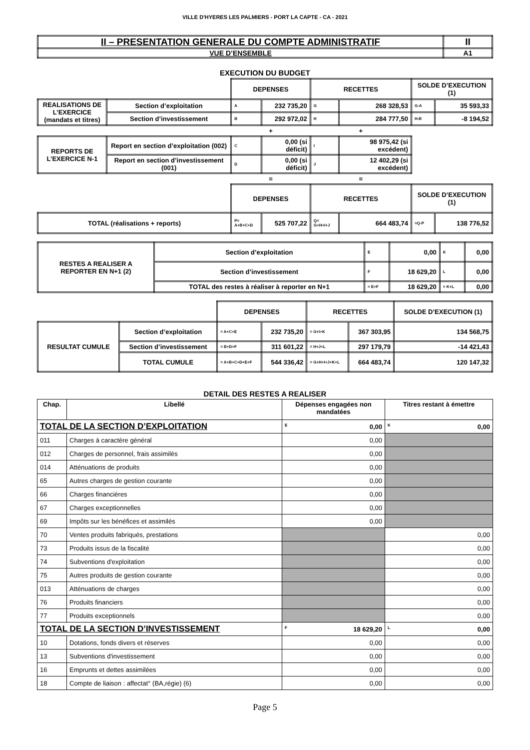VILLE D'HYERES LES PALMIERS - PORT LA CAPTE - CA - 2021
| II – PRESENTATION GENERALE DU COMPTE ADMINISTRATIF | II |
| VUE D’ENSEMBLE | A1 |
EXECUTION DU BUDGET
| | | DEPENSES | | RECETTES | | SOLDE D’EXECUTION (1) | |
| REALISATIONS DE L’EXERCICE (mandats et titres) | Section d’exploitation | A | 232 735,20 | G | 268 328,53 | G-A | 35 593,33 |
| | Section d’investissement | B | 292 972,02 | H | 284 777,50 | H-B | -8 194,52 |
| | | + | | + | | | |
| REPORTS DE L’EXERCICE N-1 | Report en section d’exploitation (002) | C | 0,00 (si déficit) | I | 98 975,42 (si excédent) | | |
| | Report en section d’investissement (001) | D | 0,00 (si déficit) | J | 12 402,29 (si excédent) | | |
| | | = | | = | | | |
| | | DEPENSES | | RECETTES | | SOLDE D’EXECUTION (1) | |
| TOTAL (réalisations + reports) | | P= A+B+C+D | 525 707,22 | Q= G+H+I+J | 664 483,74 | =Q-P | 138 776,52 |
| RESTES A REALISER A REPORTER EN N+1 (2) | Section d’exploitation | E | 0,00 | K | 0,00 |
| | Section d’investissement | F | 18 629,20 | L | 0,00 |
| | TOTAL des restes à réaliser à reporter en N+1 | = E+F | 18 629,20 | = K+L | 0,00 |
| | | DEPENSES | | RECETTES | | SOLDE D’EXECUTION (1) |
| RESULTAT CUMULE | Section d’exploitation | = A+C+E | 232 735,20 | = G+I+K | 367 303,95 | 134 568,75 |
| | Section d’investissement | = B+D+F | 311 601,22 | = H+J+L | 297 179,79 | -14 421,43 |
| | TOTAL CUMULE | = A+B+C+D+E+F | 544 336,42 | = G+H+I+J+K+L | 664 483,74 | 120 147,32 |
DETAIL DES RESTES A REALISER
| Chap. | Libellé | Dépenses engagées non mandatées | Titres restant à émettre |
| --- | --- | --- | --- |
| TOTAL DE LA SECTION D’EXPLOITATION | | E 0,00 | K 0,00 |
| 011 | Charges à caractère général | 0,00 | |
| 012 | Charges de personnel, frais assimilés | 0,00 | |
| 014 | Atténuations de produits | 0,00 | |
| 65 | Autres charges de gestion courante | 0,00 | |
| 66 | Charges financières | 0,00 | |
| 67 | Charges exceptionnelles | 0,00 | |
| 69 | Impôts sur les bénéfices et assimilés | 0,00 | |
| 70 | Ventes produits fabriqués, prestations | | 0,00 |
| 73 | Produits issus de la fiscalité | | 0,00 |
| 74 | Subventions d'exploitation | | 0,00 |
| 75 | Autres produits de gestion courante | | 0,00 |
| 013 | Atténuations de charges | | 0,00 |
| 76 | Produits financiers | | 0,00 |
| 77 | Produits exceptionnels | | 0,00 |
| TOTAL DE LA SECTION D’INVESTISSEMENT | | F 18 629,20 | L 0,00 |
| 10 | Dotations, fonds divers et réserves | 0,00 | 0,00 |
| 13 | Subventions d'investissement | 0,00 | 0,00 |
| 16 | Emprunts et dettes assimilées | 0,00 | 0,00 |
| 18 | Compte de liaison : affectat° (BA,régie) (6) | 0,00 | 0,00 |
Page 5